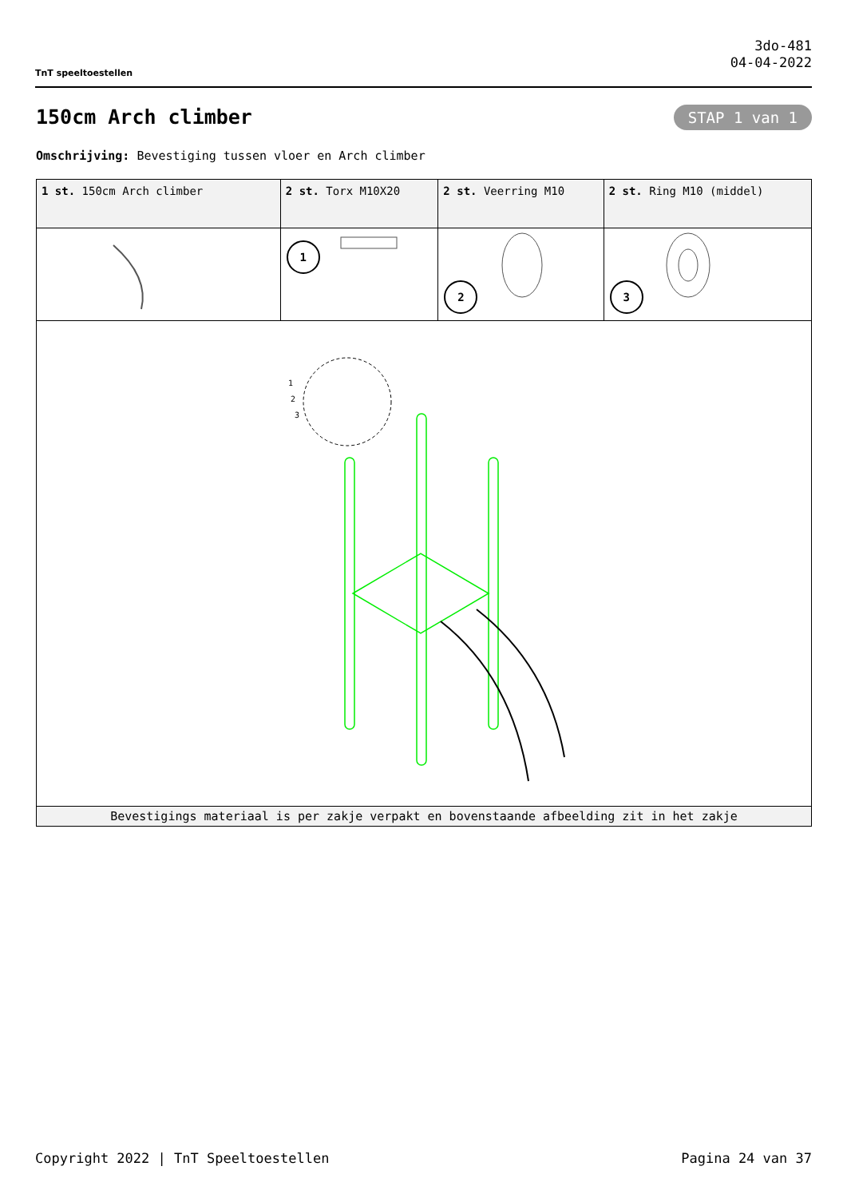TnT speeltoestellen
3do-481
04-04-2022
150cm Arch climber STAP 1 van 1
Omschrijving: Bevestiging tussen vloer en Arch climber
| 1 st. 150cm Arch climber | 2 st. Torx M10X20 | 2 st. Veerring M10 | 2 st. Ring M10 (middel) |
| | 1 | 2 | 3 |
| 1 2 3 | | | |
| Bevestigings materiaal is per zakje verpakt en bovenstaande afbeelding zit in het zakje | | | |
Copyright 2022 | TnT Speeltoestellen Pagina 24 van 37